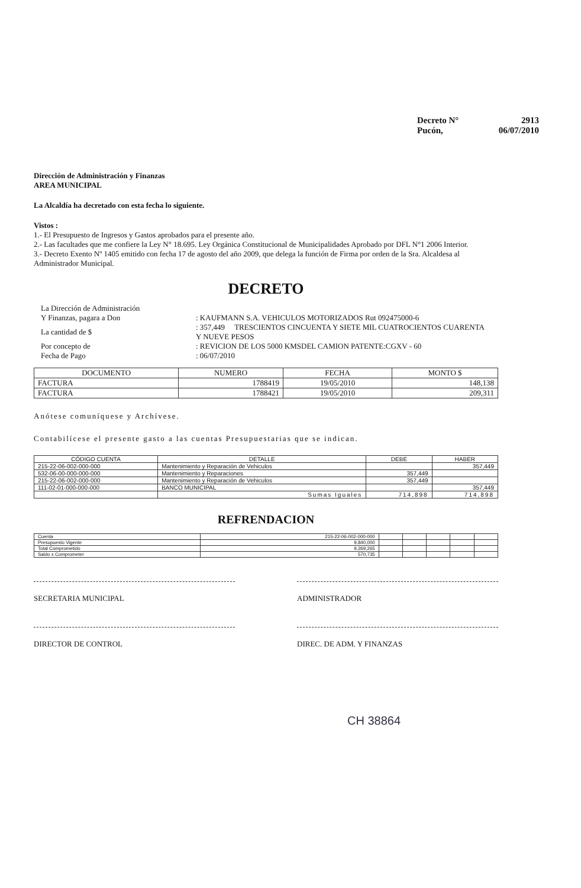Decreto N° 2913
Pucón, 06/07/2010
Dirección de Administración y Finanzas
AREA MUNICIPAL
La Alcaldía ha decretado con esta fecha lo siguiente.
Vistos :
1.- El Presupuesto de Ingresos y Gastos aprobados para el presente año.
2.- Las facultades que me confiere la Ley N° 18.695. Ley Orgánica Constitucional de Municipalidades Aprobado por DFL N°1 2006 Interior.
3.- Decreto Exento Nº 1405 emitido con fecha 17 de agosto del año 2009, que delega la función de Firma por orden de la Sra. Alcaldesa al Administrador Municipal.
DECRETO
| La Dirección de Administración Y Finanzas, pagara a Don | : KAUFMANN S.A. VEHICULOS MOTORIZADOS Rut 092475000-6 |
| La cantidad de $ | : 357,449 TRESCIENTOS CINCUENTA Y SIETE MIL CUATROCIENTOS CUARENTA Y NUEVE PESOS |
| Por concepto de | : REVICION DE LOS 5000 KMSDEL CAMION PATENTE:CGXV - 60 |
| Fecha de Pago | : 06/07/2010 |
| DOCUMENTO | NUMERO | FECHA | MONTO $ |
| --- | --- | --- | --- |
| FACTURA | 1788419 | 19/05/2010 | 148,138 |
| FACTURA | 1788421 | 19/05/2010 | 209,311 |
Anótese comuníquese y Archívese.
Contabilícese el presente gasto a las cuentas Presupuestarias que se indican.
| CÓDIGO CUENTA | DETALLE | DEBE | HABER |
| --- | --- | --- | --- |
| 215-22-06-002-000-000 | Mantenimiento y Reparación de Vehiculos | | 357,449 |
| 532-06-00-000-000-000 | Mantenimiento y Reparaciones | 357,449 | |
| 215-22-06-002-000-000 | Mantenimiento y Reparación de Vehiculos | 357,449 | |
| 111-02-01-000-000-000 | BANCO MUNICIPAL | | 357,449 |
| | Sumas Iguales | 714,898 | 714,898 |
REFRENDACION
| Cuenta | 215-22-06-002-000-000 | | | | | |
| Presupuesto Vigente | 9,840,000 | | | | | |
| Total Comprometido | 9,269,265 | | | | | |
| Saldo x Comprometer | 570,735 | | | | | |
SECRETARIA MUNICIPAL ADMINISTRADOR
DIRECTOR DE CONTROL DIREC. DE ADM. Y FINANZAS
CH 38864